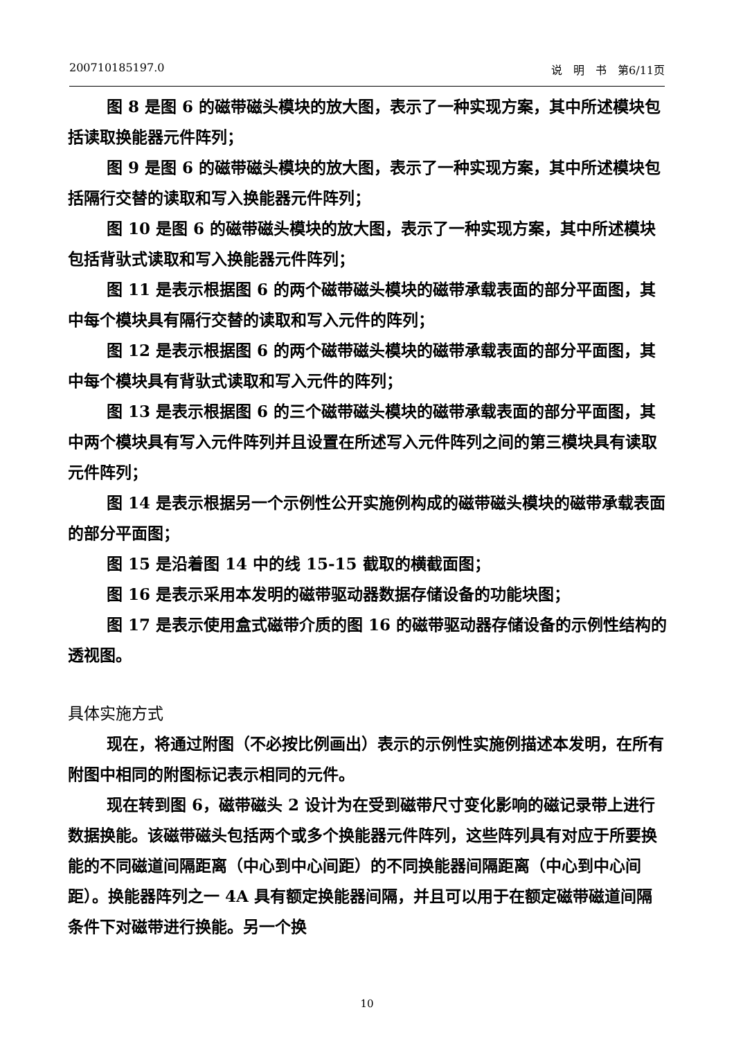200710185197.0 说　明　书　第6/11页
图 8 是图 6 的磁带磁头模块的放大图，表示了一种实现方案，其中所述模块包括读取换能器元件阵列；
图 9 是图 6 的磁带磁头模块的放大图，表示了一种实现方案，其中所述模块包括隔行交替的读取和写入换能器元件阵列；
图 10 是图 6 的磁带磁头模块的放大图，表示了一种实现方案，其中所述模块包括背驮式读取和写入换能器元件阵列；
图 11 是表示根据图 6 的两个磁带磁头模块的磁带承载表面的部分平面图，其中每个模块具有隔行交替的读取和写入元件的阵列；
图 12 是表示根据图 6 的两个磁带磁头模块的磁带承载表面的部分平面图，其中每个模块具有背驮式读取和写入元件的阵列；
图 13 是表示根据图 6 的三个磁带磁头模块的磁带承载表面的部分平面图，其中两个模块具有写入元件阵列并且设置在所述写入元件阵列之间的第三模块具有读取元件阵列；
图 14 是表示根据另一个示例性公开实施例构成的磁带磁头模块的磁带承载表面的部分平面图；
图 15 是沿着图 14 中的线 15-15 截取的横截面图；
图 16 是表示采用本发明的磁带驱动器数据存储设备的功能块图；
图 17 是表示使用盒式磁带介质的图 16 的磁带驱动器存储设备的示例性结构的透视图。
具体实施方式
现在，将通过附图（不必按比例画出）表示的示例性实施例描述本发明，在所有附图中相同的附图标记表示相同的元件。
现在转到图 6，磁带磁头 2 设计为在受到磁带尺寸变化影响的磁记录带上进行数据换能。该磁带磁头包括两个或多个换能器元件阵列，这些阵列具有对应于所要换能的不同磁道间隔距离（中心到中心间距）的不同换能器间隔距离（中心到中心间距）。换能器阵列之一 4A 具有额定换能器间隔，并且可以用于在额定磁带磁道间隔条件下对磁带进行换能。另一个换
10